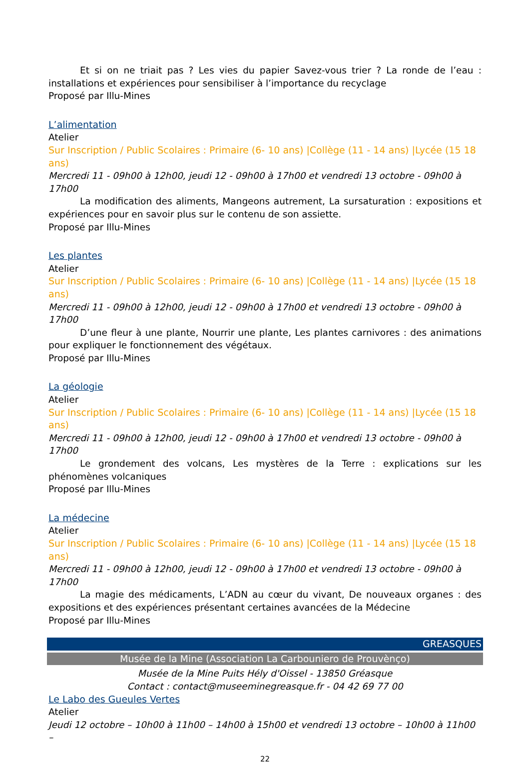Et si on ne triait pas ? Les vies du papier Savez-vous trier ? La ronde de l’eau : installations et expériences pour sensibiliser à l’importance du recyclage
Proposé par Illu-Mines
L’alimentation
Atelier
Sur Inscription / Public Scolaires : Primaire (6- 10 ans) |Collège (11 - 14 ans) |Lycée (15 18 ans)
Mercredi 11 - 09h00 à 12h00, jeudi 12 - 09h00 à 17h00 et vendredi 13 octobre - 09h00 à 17h00
La modification des aliments, Mangeons autrement, La sursaturation : expositions et expériences pour en savoir plus sur le contenu de son assiette.
Proposé par Illu-Mines
Les plantes
Atelier
Sur Inscription / Public Scolaires : Primaire (6- 10 ans) |Collège (11 - 14 ans) |Lycée (15 18 ans)
Mercredi 11 - 09h00 à 12h00, jeudi 12 - 09h00 à 17h00 et vendredi 13 octobre - 09h00 à 17h00
D’une fleur à une plante, Nourrir une plante, Les plantes carnivores : des animations pour expliquer le fonctionnement des végétaux.
Proposé par Illu-Mines
La géologie
Atelier
Sur Inscription / Public Scolaires : Primaire (6- 10 ans) |Collège (11 - 14 ans) |Lycée (15 18 ans)
Mercredi 11 - 09h00 à 12h00, jeudi 12 - 09h00 à 17h00 et vendredi 13 octobre - 09h00 à 17h00
Le grondement des volcans, Les mystères de la Terre : explications sur les phénomènes volcaniques
Proposé par Illu-Mines
La médecine
Atelier
Sur Inscription / Public Scolaires : Primaire (6- 10 ans) |Collège (11 - 14 ans) |Lycée (15 18 ans)
Mercredi 11 - 09h00 à 12h00, jeudi 12 - 09h00 à 17h00 et vendredi 13 octobre - 09h00 à 17h00
La magie des médicaments, L’ADN au cœur du vivant, De nouveaux organes : des expositions et des expériences présentant certaines avancées de la Médecine
Proposé par Illu-Mines
GREASQUES
Musée de la Mine (Association La Carbouniero de Prouvènço)
Musée de la Mine Puits Hély d'Oissel - 13850 Gréasque
Contact : contact@museeminegreasque.fr - 04 42 69 77 00
Le Labo des Gueules Vertes
Atelier
Jeudi 12 octobre – 10h00 à 11h00 – 14h00 à 15h00 et vendredi 13 octobre – 10h00 à 11h00 –
22